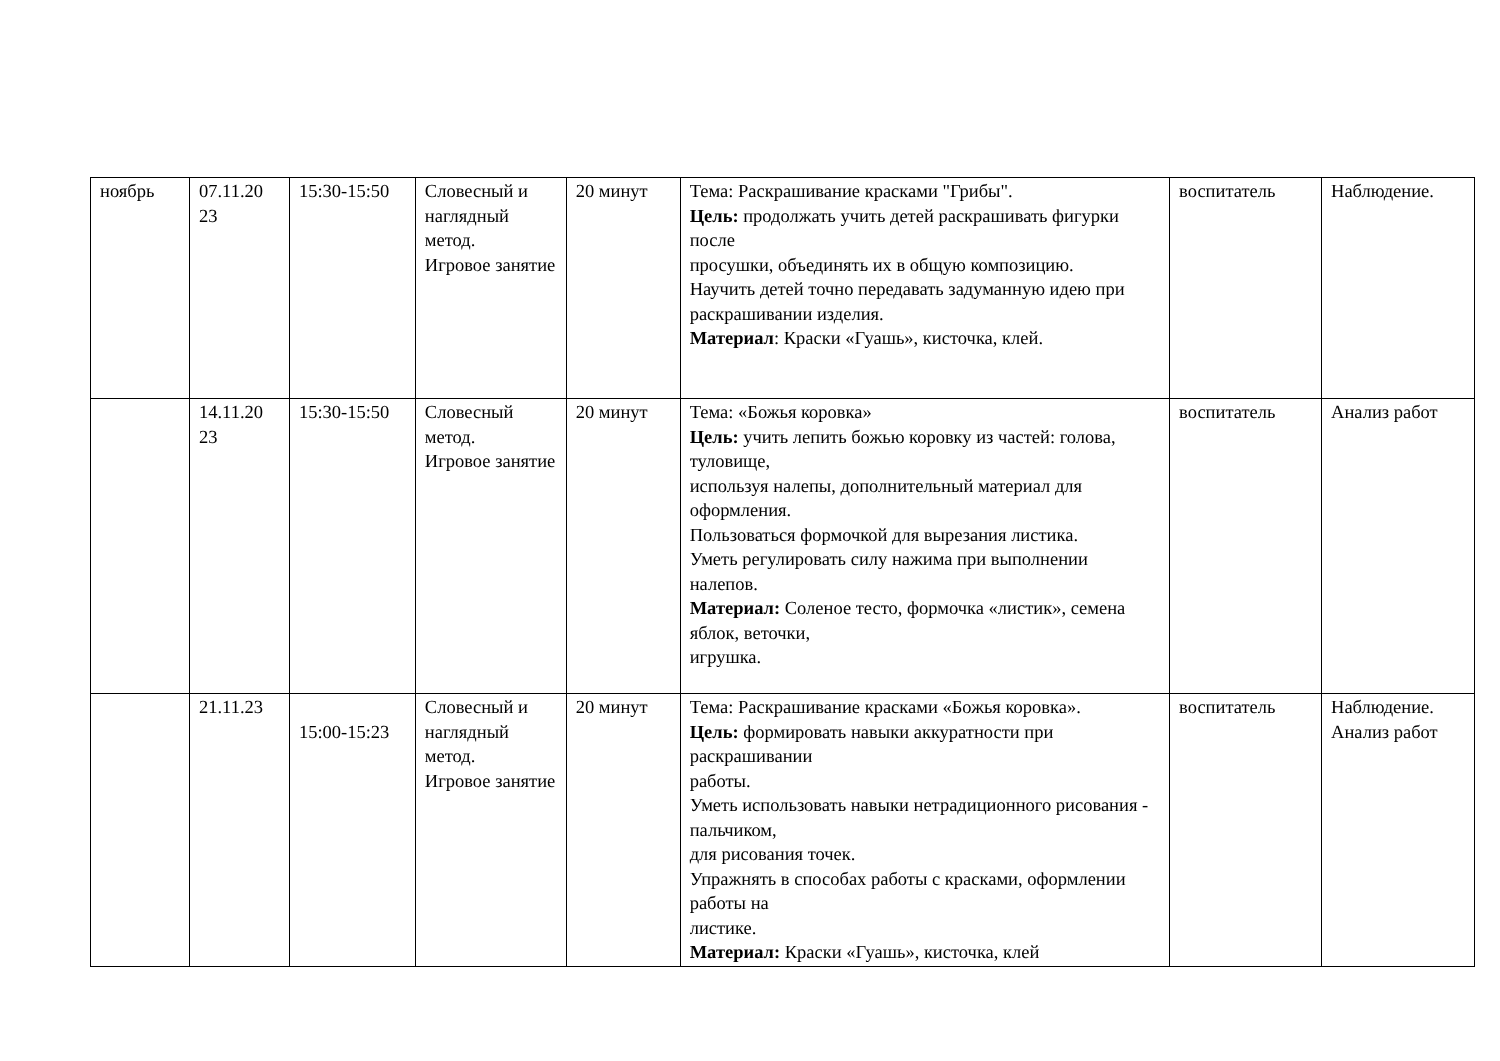| ноябрь | 07.11.20 23 | 15:30-15:50 | Словесный и наглядный метод. Игровое занятие | 20 минут | Тема: Раскрашивание красками "Грибы". Цель: продолжать учить детей раскрашивать фигурки после просушки, объединять их в общую композицию. Научить детей точно передавать задуманную идею при раскрашивании изделия. Материал : Краски «Гуашь», кисточка, клей. | воспитатель | Наблюдение. |
| | 14.11.20 23 | 15:30-15:50 | Словесный метод. Игровое занятие | 20 минут | Тема: «Божья коровка» Цель: учить лепить божью коровку из частей: голова, туловище, используя налепы, дополнительный материал для оформления. Пользоваться формочкой для вырезания листика. Уметь регулировать силу нажима при выполнении налепов. Материал: Соленое тесто, формочка «листик», семена яблок, веточки, игрушка. | воспитатель | Анализ работ |
| | 21.11.23 | 15:00-15:23 | Словесный и наглядный метод. Игровое занятие | 20 минут | Тема: Раскрашивание красками «Божья коровка». Цель: формировать навыки аккуратности при раскрашивании работы. Уметь использовать навыки нетрадиционного рисования - пальчиком, для рисования точек. Упражнять в способах работы с красками, оформлении работы на листике. Материал: Краски «Гуашь», кисточка, клей | воспитатель | Наблюдение. Анализ работ |